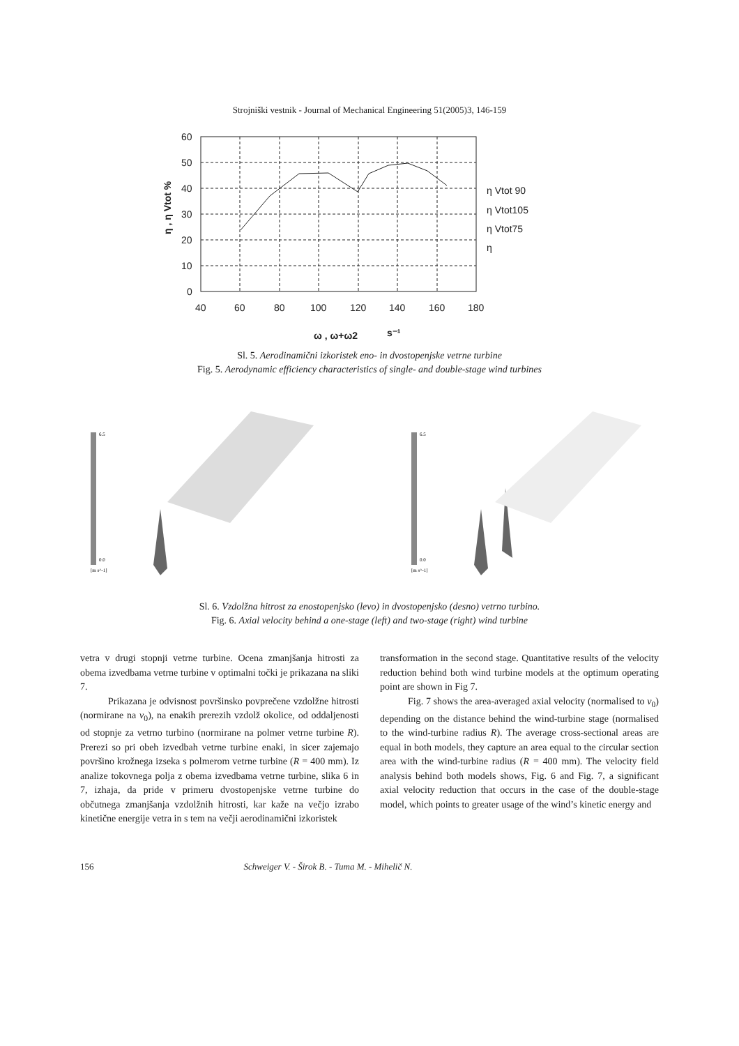Strojniški vestnik - Journal of Mechanical Engineering 51(2005)3, 146-159
60
50
40
30
20
10
0
40
60
80
100
120
140
160
180
ω , ω+ω2
s⁻¹
η Vtot 90
η Vtot105
η Vtot75
η
η , η Vtot %
Sl. 5. Aerodinamični izkoristek eno- in dvostopenjske vetrne turbine
Fig. 5. Aerodynamic efficiency characteristics of single- and double-stage wind turbines
6.5
0.0
[m s^-1]
6.5
0.0
[m s^-1]
Sl. 6. Vzdolžna hitrost za enostopenjsko (levo) in dvostopenjsko (desno) vetrno turbino.
Fig. 6. Axial velocity behind a one-stage (left) and two-stage (right) wind turbine
vetra v drugi stopnji vetrne turbine. Ocena zmanjšanja hitrosti za obema izvedbama vetrne turbine v optimalni točki je prikazana na sliki 7.
Prikazana je odvisnost površinsko povprečene vzdolžne hitrosti (normirane na v<sub>0</sub>), na enakih prerezih vzdolž okolice, od oddaljenosti od stopnje za vetrno turbino (normirane na polmer vetrne turbine R). Prerezi so pri obeh izvedbah vetrne turbine enaki, in sicer zajemajo površino krožnega izseka s polmerom vetrne turbine (R = 400 mm). Iz analize tokovnega polja z obema izvedbama vetrne turbine, slika 6 in 7, izhaja, da pride v primeru dvostopenjske vetrne turbine do občutnega zmanjšanja vzdolžnih hitrosti, kar kaže na večjo izrabo kinetične energije vetra in s tem na večji aerodinamični izkoristek
transformation in the second stage. Quantitative results of the velocity reduction behind both wind turbine models at the optimum operating point are shown in Fig 7.
Fig. 7 shows the area-averaged axial velocity (normalised to v<sub>0</sub>) depending on the distance behind the wind-turbine stage (normalised to the wind-turbine radius R). The average cross-sectional areas are equal in both models, they capture an area equal to the circular section area with the wind-turbine radius (R = 400 mm). The velocity field analysis behind both models shows, Fig. 6 and Fig. 7, a significant axial velocity reduction that occurs in the case of the double-stage model, which points to greater usage of the wind’s kinetic energy and
156 Schweiger V. - Širok B. - Tuma M. - Mihelič N.